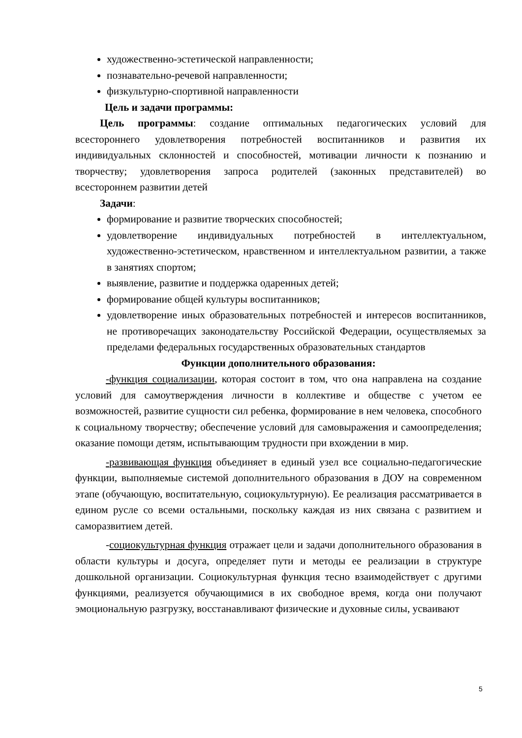художественно-эстетической направленности;
познавательно-речевой направленности;
физкультурно-спортивной направленности
Цель и задачи программы:
Цель программы: создание оптимальных педагогических условий для всестороннего удовлетворения потребностей воспитанников и развития их индивидуальных склонностей и способностей, мотивации личности к познанию и творчеству; удовлетворения запроса родителей (законных представителей) во всестороннем развитии детей
Задачи:
формирование и развитие творческих способностей;
удовлетворение индивидуальных потребностей в интеллектуальном, художественно-эстетическом, нравственном и интеллектуальном развитии, а также в занятиях спортом;
выявление, развитие и поддержка одаренных детей;
формирование общей культуры воспитанников;
удовлетворение иных образовательных потребностей и интересов воспитанников, не противоречащих законодательству Российской Федерации, осуществляемых за пределами федеральных государственных образовательных стандартов
Функции дополнительного образования:
-функция социализации, которая состоит в том, что она направлена на создание условий для самоутверждения личности в коллективе и обществе с учетом ее возможностей, развитие сущности сил ребенка, формирование в нем человека, способного к социальному творчеству; обеспечение условий для самовыражения и самоопределения; оказание помощи детям, испытывающим трудности при вхождении в мир.
-развивающая функция объединяет в единый узел все социально-педагогические функции, выполняемые системой дополнительного образования в ДОУ на современном этапе (обучающую, воспитательную, социокультурную). Ее реализация рассматривается в едином русле со всеми остальными, поскольку каждая из них связана с развитием и саморазвитием детей.
-социокультурная функция отражает цели и задачи дополнительного образования в области культуры и досуга, определяет пути и методы ее реализации в структуре дошкольной организации. Социокультурная функция тесно взаимодействует с другими функциями, реализуется обучающимися в их свободное время, когда они получают эмоциональную разгрузку, восстанавливают физические и духовные силы, усваивают
5